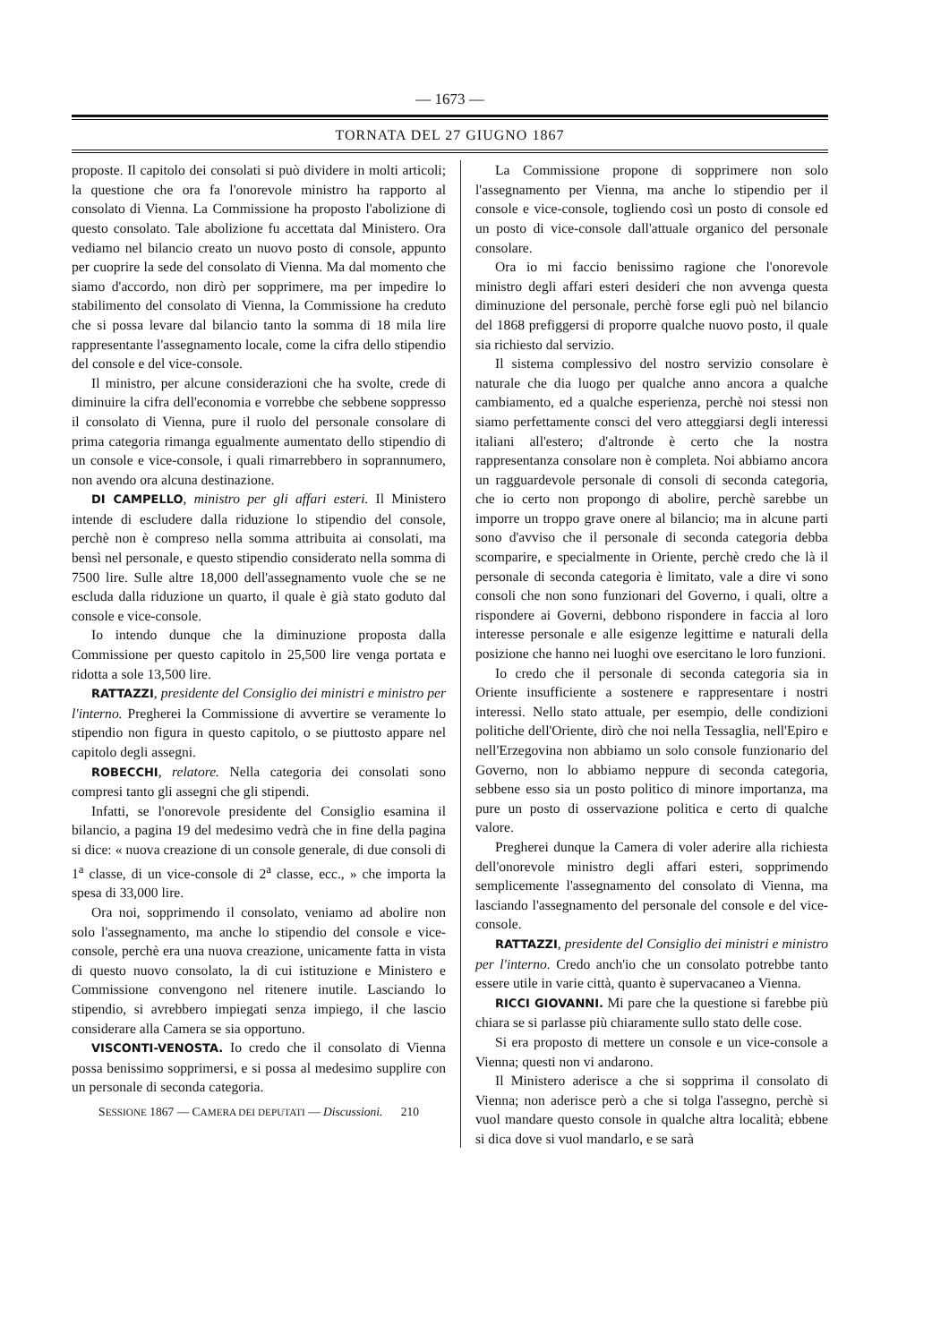— 1673 —
TORNATA DEL 27 GIUGNO 1867
proposte. Il capitolo dei consolati si può dividere in molti articoli; la questione che ora fa l'onorevole ministro ha rapporto al consolato di Vienna. La Commissione ha proposto l'abolizione di questo consolato. Tale abolizione fu accettata dal Ministero. Ora vediamo nel bilancio creato un nuovo posto di console, appunto per cuoprire la sede del consolato di Vienna. Ma dal momento che siamo d'accordo, non dirò per sopprimere, ma per impedire lo stabilimento del consolato di Vienna, la Commissione ha creduto che si possa levare dal bilancio tanto la somma di 18 mila lire rappresentante l'assegnamento locale, come la cifra dello stipendio del console e del vice-console.
Il ministro, per alcune considerazioni che ha svolte, crede di diminuire la cifra dell'economia e vorrebbe che sebbene soppresso il consolato di Vienna, pure il ruolo del personale consolare di prima categoria rimanga egualmente aumentato dello stipendio di un console e vice-console, i quali rimarrebbero in soprannumero, non avendo ora alcuna destinazione.
DI CAMPELLO, ministro per gli affari esteri. Il Ministero intende di escludere dalla riduzione lo stipendio del console, perchè non è compreso nella somma attribuita ai consolati, ma bensì nel personale, e questo stipendio considerato nella somma di 7500 lire. Sulle altre 18,000 dell'assegnamento vuole che se ne escluda dalla riduzione un quarto, il quale è già stato goduto dal console e vice-console.
Io intendo dunque che la diminuzione proposta dalla Commissione per questo capitolo in 25,500 lire venga portata e ridotta a sole 13,500 lire.
RATTAZZI, presidente del Consiglio dei ministri e ministro per l'interno. Pregherei la Commissione di avvertire se veramente lo stipendio non figura in questo capitolo, o se piuttosto appare nel capitolo degli assegni.
ROBECCHI, relatore. Nella categoria dei consolati sono compresi tanto gli assegni che gli stipendi.
Infatti, se l'onorevole presidente del Consiglio esamina il bilancio, a pagina 19 del medesimo vedrà che in fine della pagina si dice: « nuova creazione di un console generale, di due consoli di 1<sup>a</sup> classe, di un vice-console di 2<sup>a</sup> classe, ecc., » che importa la spesa di 33,000 lire.
Ora noi, sopprimendo il consolato, veniamo ad abolire non solo l'assegnamento, ma anche lo stipendio del console e vice-console, perchè era una nuova creazione, unicamente fatta in vista di questo nuovo consolato, la di cui istituzione e Ministero e Commissione convengono nel ritenere inutile. Lasciando lo stipendio, si avrebbero impiegati senza impiego, il che lascio considerare alla Camera se sia opportuno.
VISCONTI-VENOSTA. Io credo che il consolato di Vienna possa benissimo sopprimersi, e si possa al medesimo supplire con un personale di seconda categoria.
SESSIONE 1867 — CAMERA DEI DEPUTATI — Discussioni. 210
La Commissione propone di sopprimere non solo l'assegnamento per Vienna, ma anche lo stipendio per il console e vice-console, togliendo così un posto di console ed un posto di vice-console dall'attuale organico del personale consolare.
Ora io mi faccio benissimo ragione che l'onorevole ministro degli affari esteri desideri che non avvenga questa diminuzione del personale, perchè forse egli può nel bilancio del 1868 prefiggersi di proporre qualche nuovo posto, il quale sia richiesto dal servizio.
Il sistema complessivo del nostro servizio consolare è naturale che dia luogo per qualche anno ancora a qualche cambiamento, ed a qualche esperienza, perchè noi stessi non siamo perfettamente consci del vero atteggiarsi degli interessi italiani all'estero; d'altronde è certo che la nostra rappresentanza consolare non è completa. Noi abbiamo ancora un ragguardevole personale di consoli di seconda categoria, che io certo non propongo di abolire, perchè sarebbe un imporre un troppo grave onere al bilancio; ma in alcune parti sono d'avviso che il personale di seconda categoria debba scomparire, e specialmente in Oriente, perchè credo che là il personale di seconda categoria è limitato, vale a dire vi sono consoli che non sono funzionari del Governo, i quali, oltre a rispondere ai Governi, debbono rispondere in faccia al loro interesse personale e alle esigenze legittime e naturali della posizione che hanno nei luoghi ove esercitano le loro funzioni.
Io credo che il personale di seconda categoria sia in Oriente insufficiente a sostenere e rappresentare i nostri interessi. Nello stato attuale, per esempio, delle condizioni politiche dell'Oriente, dirò che noi nella Tessaglia, nell'Epiro e nell'Erzegovina non abbiamo un solo console funzionario del Governo, non lo abbiamo neppure di seconda categoria, sebbene esso sia un posto politico di minore importanza, ma pure un posto di osservazione politica e certo di qualche valore.
Pregherei dunque la Camera di voler aderire alla richiesta dell'onorevole ministro degli affari esteri, sopprimendo semplicemente l'assegnamento del consolato di Vienna, ma lasciando l'assegnamento del personale del console e del vice-console.
RATTAZZI, presidente del Consiglio dei ministri e ministro per l'interno. Credo anch'io che un consolato potrebbe tanto essere utile in varie città, quanto è supervacaneo a Vienna.
RICCI GIOVANNI. Mi pare che la questione si farebbe più chiara se si parlasse più chiaramente sullo stato delle cose.
Si era proposto di mettere un console e un vice-console a Vienna; questi non vi andarono.
Il Ministero aderisce a che si sopprima il consolato di Vienna; non aderisce però a che si tolga l'assegno, perchè si vuol mandare questo console in qualche altra località; ebbene si dica dove si vuol mandarlo, e se sarà